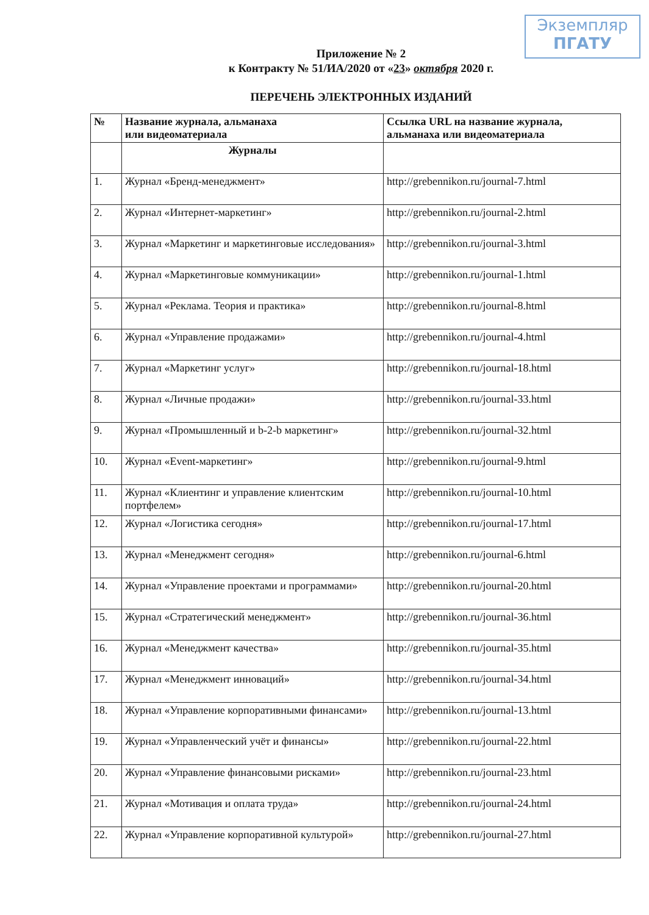Экземпляр
ПГАТУ
Приложение № 2
к Контракту № 51/ИА/2020 от «23» октября 2020 г.
ПЕРЕЧЕНЬ ЭЛЕКТРОННЫХ ИЗДАНИЙ
| № | Название журнала, альманаха или видеоматериала | Ссылка URL на название журнала, альманаха или видеоматериала |
| --- | --- | --- |
| | Журналы | |
| 1. | Журнал «Бренд-менеджмент» | http://grebennikon.ru/journal-7.html |
| 2. | Журнал «Интернет-маркетинг» | http://grebennikon.ru/journal-2.html |
| 3. | Журнал «Маркетинг и маркетинговые исследования» | http://grebennikon.ru/journal-3.html |
| 4. | Журнал «Маркетинговые коммуникации» | http://grebennikon.ru/journal-1.html |
| 5. | Журнал «Реклама. Теория и практика» | http://grebennikon.ru/journal-8.html |
| 6. | Журнал «Управление продажами» | http://grebennikon.ru/journal-4.html |
| 7. | Журнал «Маркетинг услуг» | http://grebennikon.ru/journal-18.html |
| 8. | Журнал «Личные продажи» | http://grebennikon.ru/journal-33.html |
| 9. | Журнал «Промышленный и b-2-b маркетинг» | http://grebennikon.ru/journal-32.html |
| 10. | Журнал «Event-маркетинг» | http://grebennikon.ru/journal-9.html |
| 11. | Журнал «Клиентинг и управление клиентским портфелем» | http://grebennikon.ru/journal-10.html |
| 12. | Журнал «Логистика сегодня» | http://grebennikon.ru/journal-17.html |
| 13. | Журнал «Менеджмент сегодня» | http://grebennikon.ru/journal-6.html |
| 14. | Журнал «Управление проектами и программами» | http://grebennikon.ru/journal-20.html |
| 15. | Журнал «Стратегический менеджмент» | http://grebennikon.ru/journal-36.html |
| 16. | Журнал «Менеджмент качества» | http://grebennikon.ru/journal-35.html |
| 17. | Журнал «Менеджмент инноваций» | http://grebennikon.ru/journal-34.html |
| 18. | Журнал «Управление корпоративными финансами» | http://grebennikon.ru/journal-13.html |
| 19. | Журнал «Управленческий учёт и финансы» | http://grebennikon.ru/journal-22.html |
| 20. | Журнал «Управление финансовыми рисками» | http://grebennikon.ru/journal-23.html |
| 21. | Журнал «Мотивация и оплата труда» | http://grebennikon.ru/journal-24.html |
| 22. | Журнал «Управление корпоративной культурой» | http://grebennikon.ru/journal-27.html |